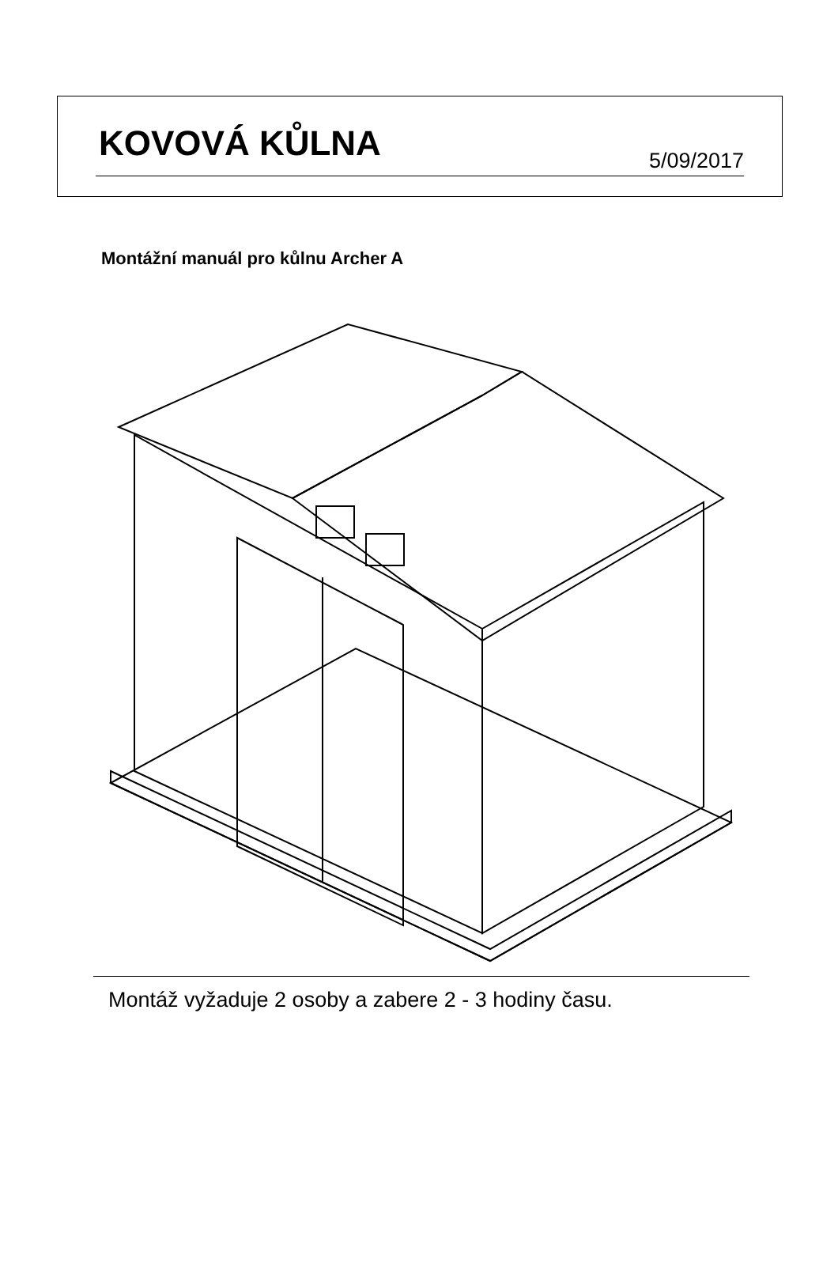KOVOVÁ KŮLNA 5/09/2017
Montážní manuál pro kůlnu Archer A
Montáž vyžaduje 2 osoby a zabere 2 - 3 hodiny času.